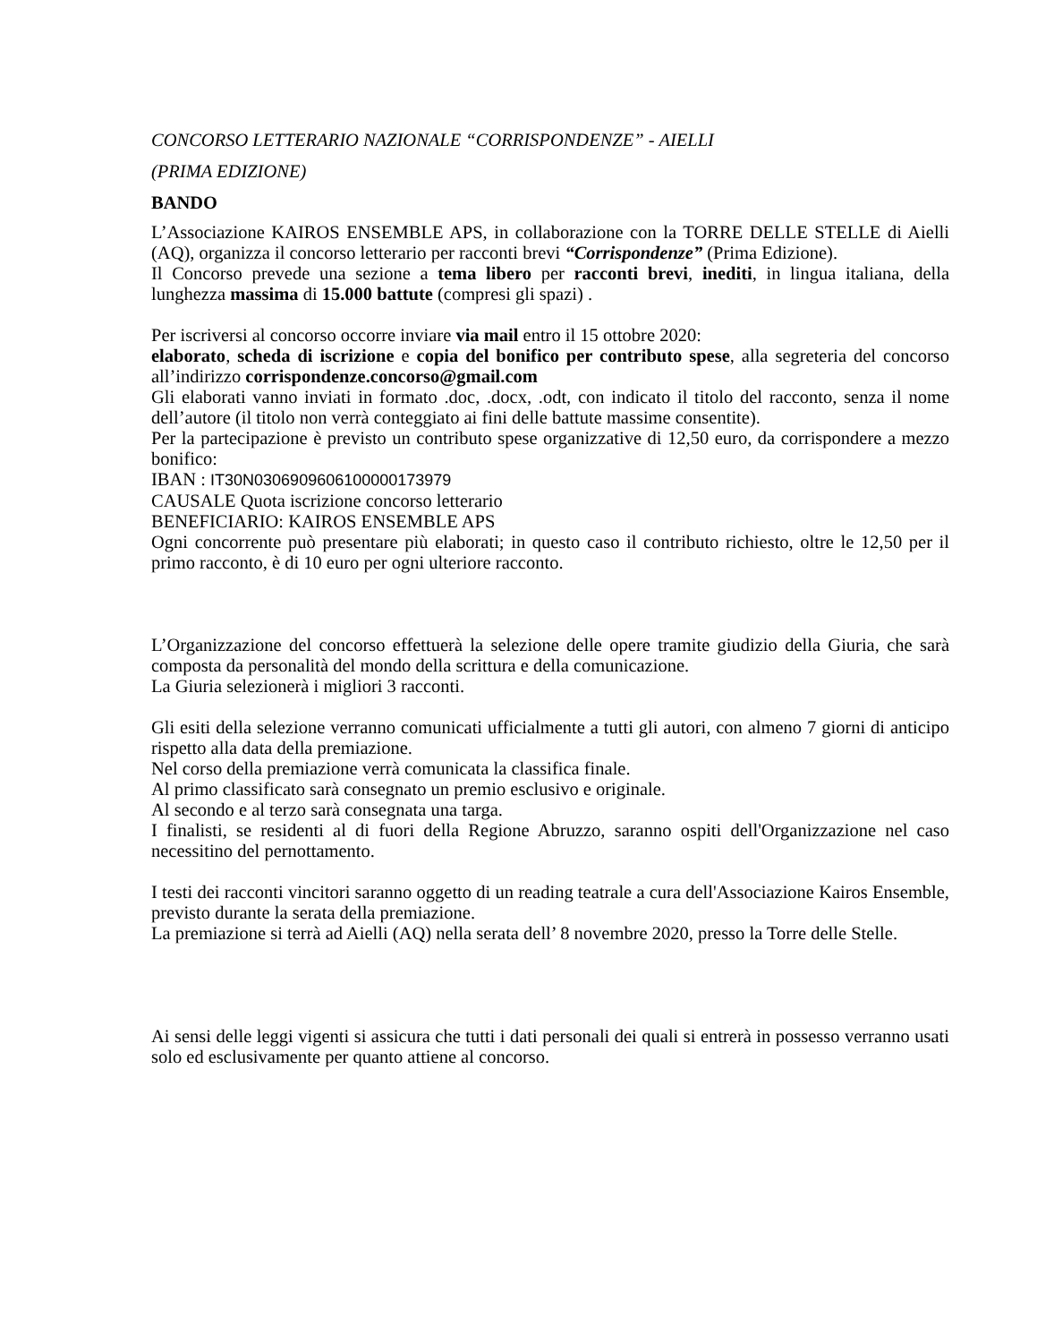CONCORSO LETTERARIO NAZIONALE “CORRISPONDENZE” - AIELLI
(PRIMA EDIZIONE)
BANDO
L’Associazione KAIROS ENSEMBLE APS, in collaborazione con la TORRE DELLE STELLE di Aielli (AQ), organizza il concorso letterario per racconti brevi “Corrispondenze” (Prima Edizione).
Il Concorso prevede una sezione a tema libero per racconti brevi, inediti, in lingua italiana, della lunghezza massima di 15.000 battute (compresi gli spazi) .
Per iscriversi al concorso occorre inviare via mail entro il 15 ottobre 2020:
elaborato, scheda di iscrizione e copia del bonifico per contributo spese, alla segreteria del concorso all’indirizzo corrispondenze.concorso@gmail.com
Gli elaborati vanno inviati in formato .doc, .docx, .odt, con indicato il titolo del racconto, senza il nome dell’autore (il titolo non verrà conteggiato ai fini delle battute massime consentite).
Per la partecipazione è previsto un contributo spese organizzative di 12,50 euro, da corrispondere a mezzo bonifico:
IBAN : IT30N0306909606100000173979
CAUSALE Quota iscrizione concorso letterario
BENEFICIARIO: KAIROS ENSEMBLE APS
Ogni concorrente può presentare più elaborati; in questo caso il contributo richiesto, oltre le 12,50 per il primo racconto, è di 10 euro per ogni ulteriore racconto.
L’Organizzazione del concorso effettuerà la selezione delle opere tramite giudizio della Giuria, che sarà composta da personalità del mondo della scrittura e della comunicazione.
La Giuria selezionerà i migliori 3 racconti.
Gli esiti della selezione verranno comunicati ufficialmente a tutti gli autori, con almeno 7 giorni di anticipo rispetto alla data della premiazione.
Nel corso della premiazione verrà comunicata la classifica finale.
Al primo classificato sarà consegnato un premio esclusivo e originale.
Al secondo e al terzo sarà consegnata una targa.
I finalisti, se residenti al di fuori della Regione Abruzzo, saranno ospiti dell'Organizzazione nel caso necessitino del pernottamento.
I testi dei racconti vincitori saranno oggetto di un reading teatrale a cura dell'Associazione Kairos Ensemble, previsto durante la serata della premiazione.
La premiazione si terrà ad Aielli (AQ) nella serata dell’ 8 novembre 2020, presso la Torre delle Stelle.
Ai sensi delle leggi vigenti si assicura che tutti i dati personali dei quali si entrerà in possesso verranno usati solo ed esclusivamente per quanto attiene al concorso.